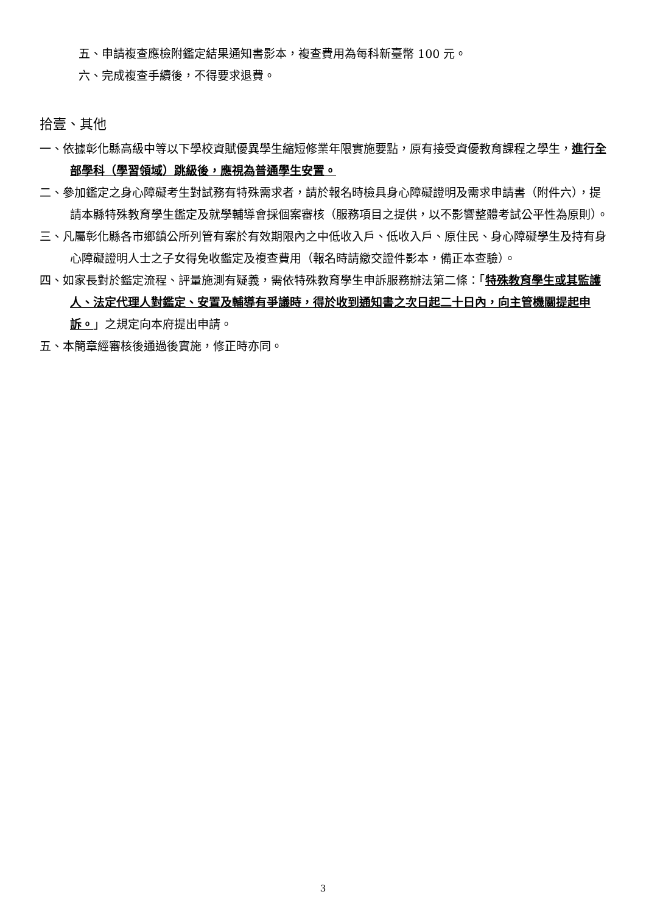五、申請複查應檢附鑑定結果通知書影本，複查費用為每科新臺幣 100 元。
六、完成複查手續後，不得要求退費。
拾壹、其他
一、依據彰化縣高級中等以下學校資賦優異學生縮短修業年限實施要點，原有接受資優教育課程之學生，進行全部學科（學習領域）跳級後，應視為普通學生安置。
二、參加鑑定之身心障礙考生對試務有特殊需求者，請於報名時檢具身心障礙證明及需求申請書（附件六），提請本縣特殊教育學生鑑定及就學輔導會採個案審核（服務項目之提供，以不影響整體考試公平性為原則）。
三、凡屬彰化縣各市鄉鎮公所列管有案於有效期限內之中低收入戶、低收入戶、原住民、身心障礙學生及持有身心障礙證明人士之子女得免收鑑定及複查費用（報名時請繳交證件影本，備正本查驗）。
四、如家長對於鑑定流程、評量施測有疑義，需依特殊教育學生申訴服務辦法第二條：「特殊教育學生或其監護人、法定代理人對鑑定、安置及輔導有爭議時，得於收到通知書之次日起二十日內，向主管機關提起申訴。」之規定向本府提出申請。
五、本簡章經審核後通過後實施，修正時亦同。
3